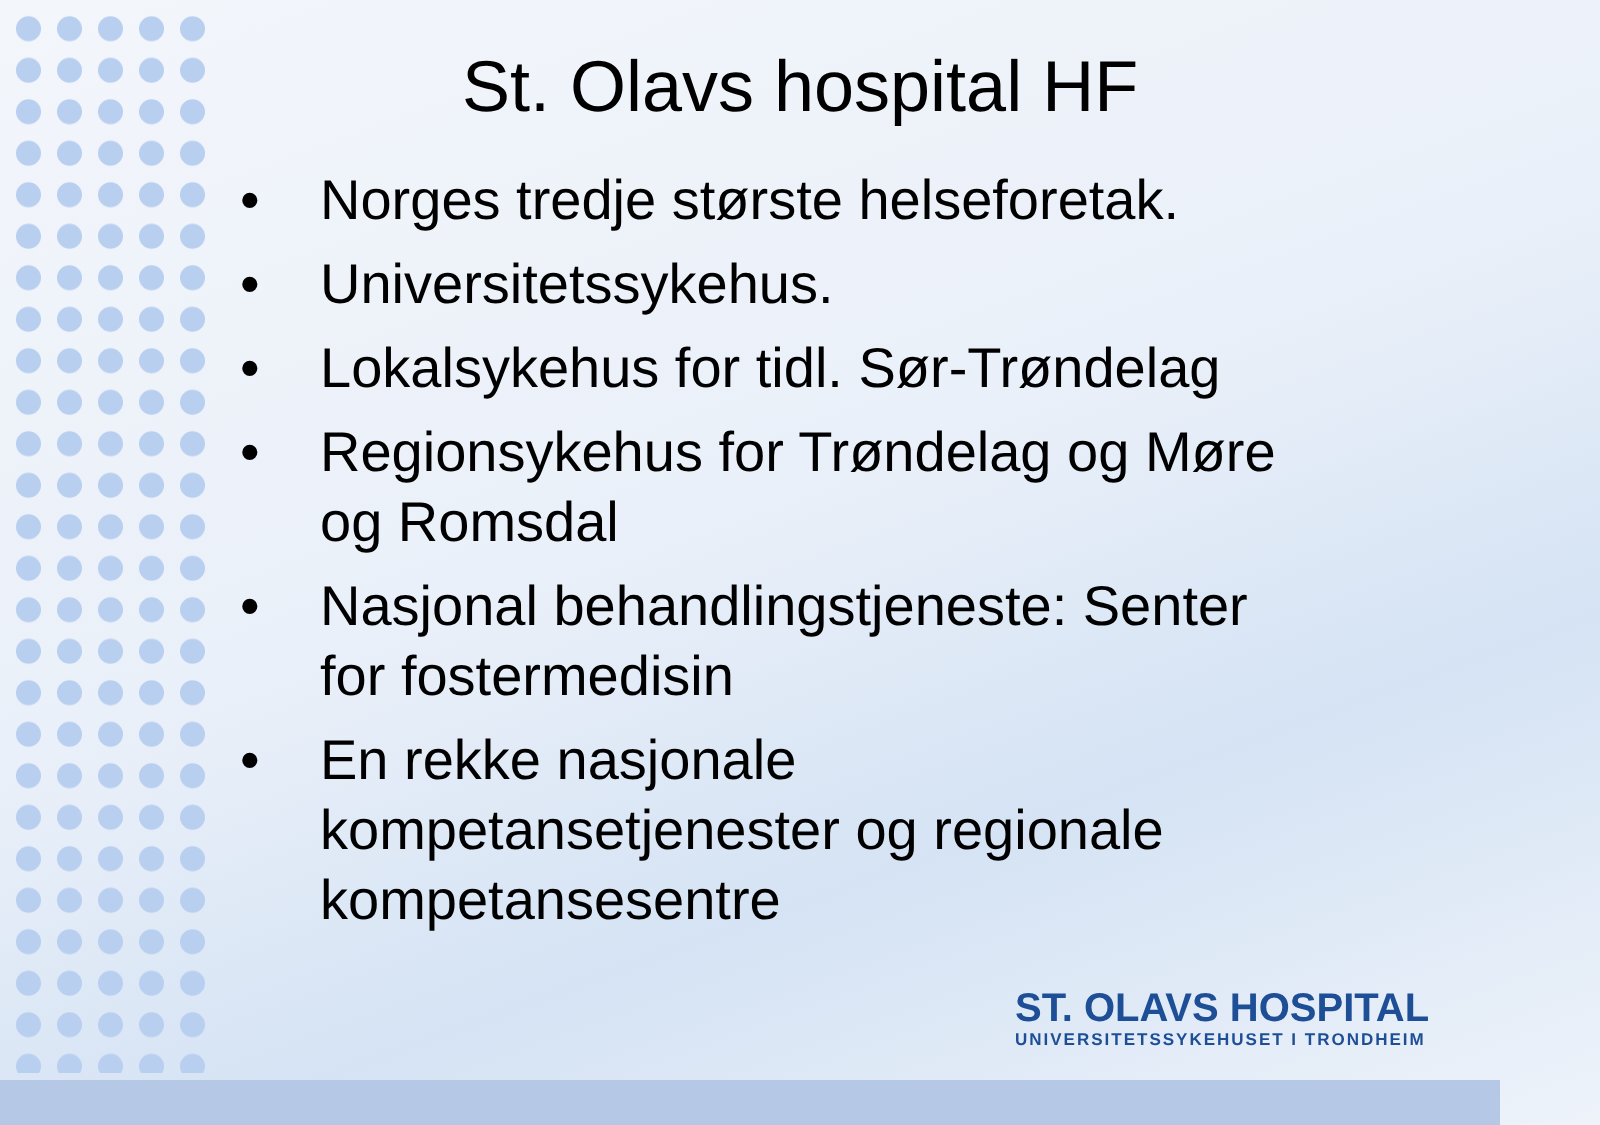St. Olavs hospital HF
• Norges tredje største helseforetak.
• Universitetssykehus.
• Lokalsykehus for tidl. Sør-Trøndelag
• Regionsykehus for Trøndelag og Møre og Romsdal
• Nasjonal behandlingstjeneste: Senter for fostermedisin
• En rekke nasjonale kompetansetjenester og regionale kompetansesentre
ST. OLAVS HOSPITAL
UNIVERSITETSSYKEHUSET I TRONDHEIM